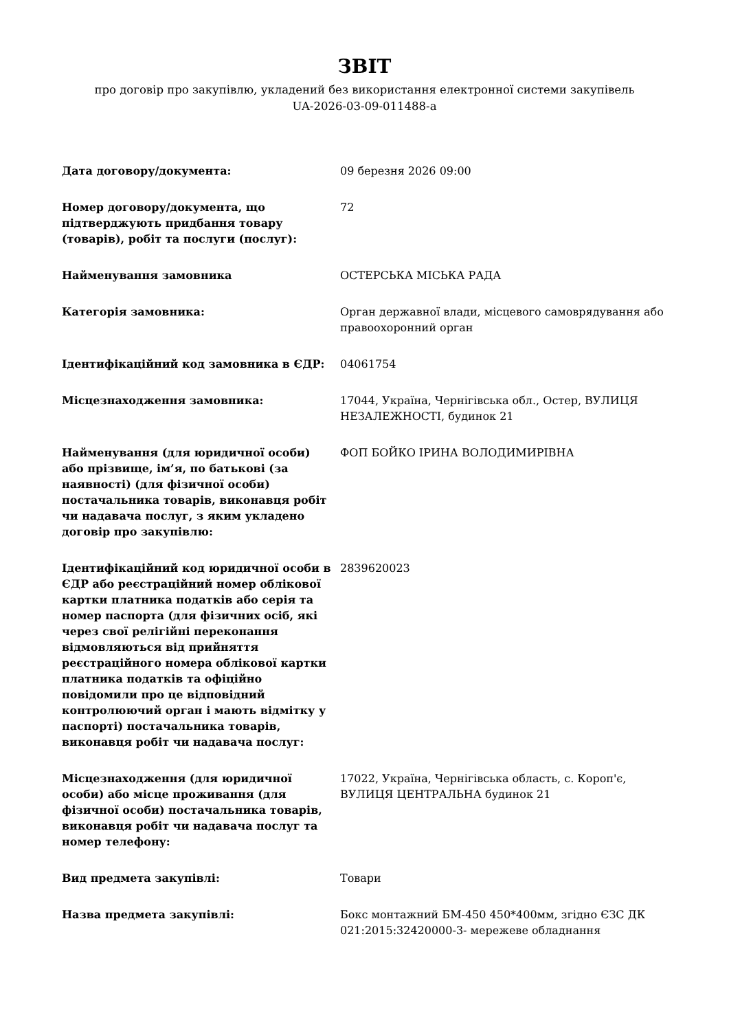ЗВІТ
про договір про закупівлю, укладений без використання електронної системи закупівель
UA-2026-03-09-011488-a
| Дата договору/документа: | 09 березня 2026 09:00 |
| Номер договору/документа, що підтверджують придбання товару (товарів), робіт та послуги (послуг): | 72 |
| Найменування замовника | ОСТЕРСЬКА МІСЬКА РАДА |
| Категорія замовника: | Орган державної влади, місцевого самоврядування або правоохоронний орган |
| Ідентифікаційний код замовника в ЄДР: | 04061754 |
| Місцезнаходження замовника: | 17044, Україна, Чернігівська обл., Остер, ВУЛИЦЯ НЕЗАЛЕЖНОСТІ, будинок 21 |
| Найменування (для юридичної особи) або прізвище, ім’я, по батькові (за наявності) (для фізичної особи) постачальника товарів, виконавця робіт чи надавача послуг, з яким укладено договір про закупівлю: | ФОП БОЙКО ІРИНА ВОЛОДИМИРІВНА |
| Ідентифікаційний код юридичної особи в ЄДР або реєстраційний номер облікової картки платника податків або серія та номер паспорта (для фізичних осіб, які через свої релігійні переконання відмовляються від прийняття реєстраційного номера облікової картки платника податків та офіційно повідомили про це відповідний контролюючий орган і мають відмітку у паспорті) постачальника товарів, виконавця робіт чи надавача послуг: | 2839620023 |
| Місцезнаходження (для юридичної особи) або місце проживання (для фізичної особи) постачальника товарів, виконавця робіт чи надавача послуг та номер телефону: | 17022, Україна, Чернігівська область, с. Короп'є, ВУЛИЦЯ ЦЕНТРАЛЬНА будинок 21 |
| Вид предмета закупівлі: | Товари |
| Назва предмета закупівлі: | Бокс монтажний БМ-450 450*400мм, згідно ЄЗС ДК 021:2015:32420000-3- мережеве обладнання |